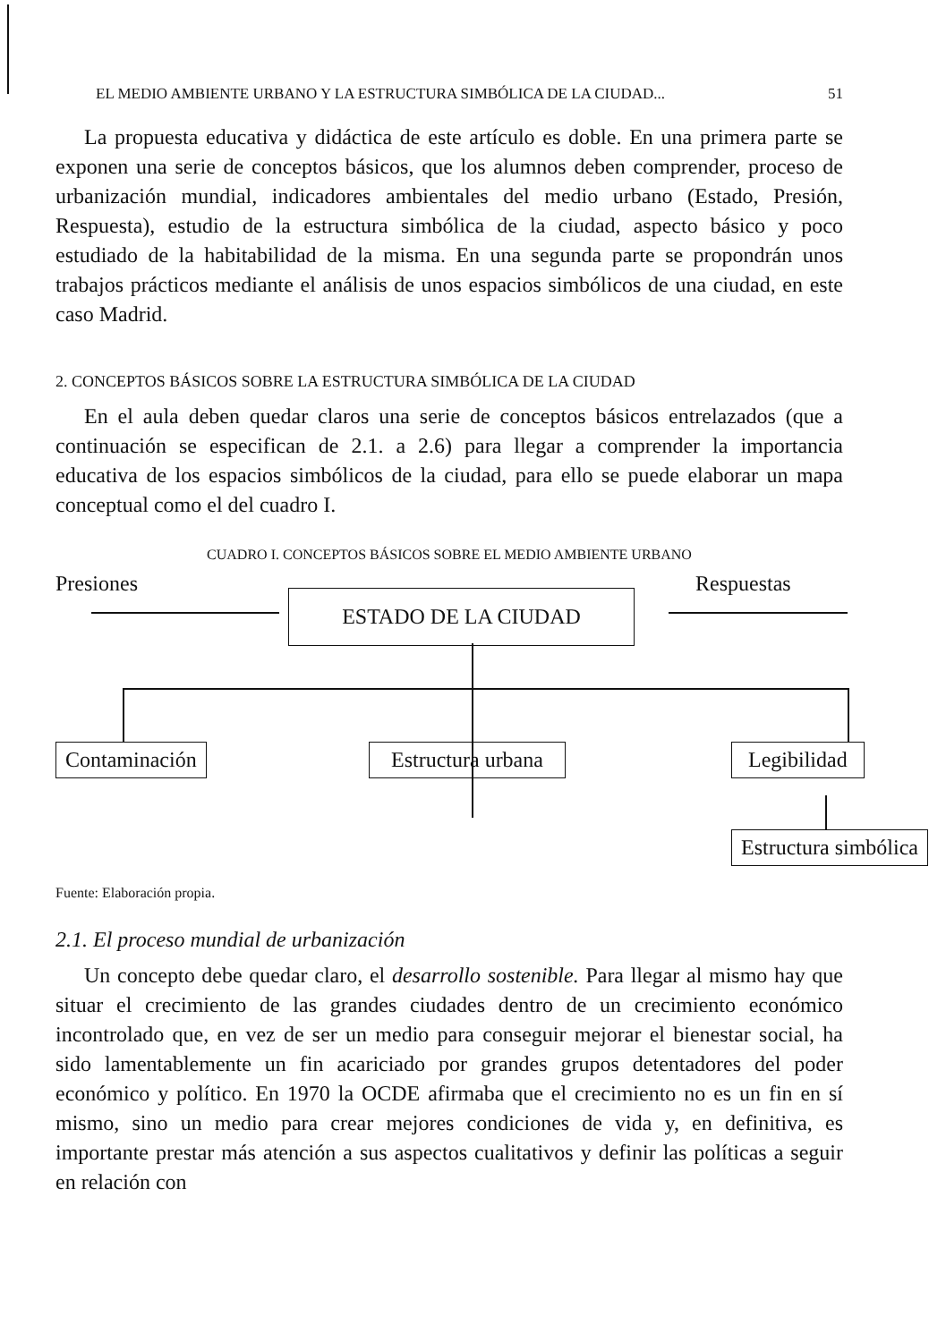EL MEDIO AMBIENTE URBANO Y LA ESTRUCTURA SIMBÓLICA DE LA CIUDAD... 51
La propuesta educativa y didáctica de este artículo es doble. En una primera parte se exponen una serie de conceptos básicos, que los alumnos deben comprender, proceso de urbanización mundial, indicadores ambientales del medio urbano (Estado, Presión, Respuesta), estudio de la estructura simbólica de la ciudad, aspecto básico y poco estudiado de la habitabilidad de la misma. En una segunda parte se propondrán unos trabajos prácticos mediante el análisis de unos espacios simbólicos de una ciudad, en este caso Madrid.
2. CONCEPTOS BÁSICOS SOBRE LA ESTRUCTURA SIMBÓLICA DE LA CIUDAD
En el aula deben quedar claros una serie de conceptos básicos entrelazados (que a continuación se especifican de 2.1. a 2.6) para llegar a comprender la importancia educativa de los espacios simbólicos de la ciudad, para ello se puede elaborar un mapa conceptual como el del cuadro I.
CUADRO I. CONCEPTOS BÁSICOS SOBRE EL MEDIO AMBIENTE URBANO
Presiones Respuestas
ESTADO DE LA CIUDAD
Contaminación Estructura urbana Legibilidad
Estructura simbólica
Fuente: Elaboración propia.
2.1. El proceso mundial de urbanización
Un concepto debe quedar claro, el desarrollo sostenible. Para llegar al mismo hay que situar el crecimiento de las grandes ciudades dentro de un crecimiento económico incontrolado que, en vez de ser un medio para conseguir mejorar el bienestar social, ha sido lamentablemente un fin acariciado por grandes grupos detentadores del poder económico y político. En 1970 la OCDE afirmaba que el crecimiento no es un fin en sí mismo, sino un medio para crear mejores condiciones de vida y, en definitiva, es importante prestar más atención a sus aspectos cualitativos y definir las políticas a seguir en relación con